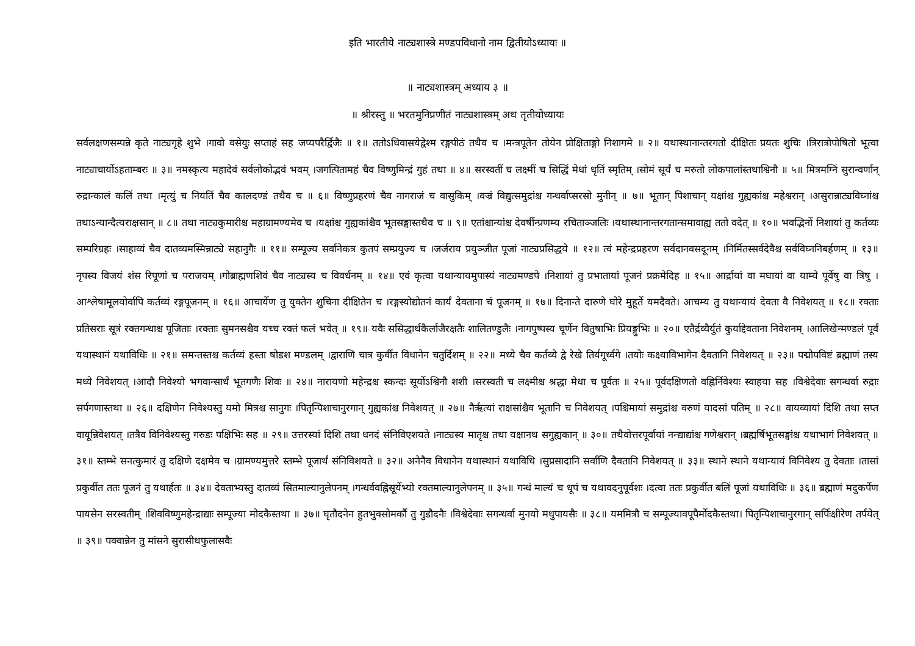इति भारतीये नाट्यशास्त्रे मण्डपविधानो नाम द्वितीयोऽध्यायः ॥
॥ नाट्यशास्त्रम् अध्याय ३ ॥
॥ श्रीरस्तु ॥ भरतमुनिप्रणीतं नाट्यशास्त्रम् अथ तृतीयोध्यायः
सर्वलक्षणसम्पन्ने कृते नाट्यगृहे शुभे ।गावो वसेयुः सप्ताहं सह जप्यपरैर्द्विजैः ॥ १॥ ततोऽधिवासयेद्वेश्म रङ्गपीठं तथैव च ।मन्त्रपूतेन तोयेन प्रोक्षिताङ्गो निशागमे ॥ २॥ यथास्थानान्तरगतो दीक्षितः प्रयतः शुचिः ।त्रिरात्रोपोषितो भूत्वा नाट्याचार्योऽहताम्बरः ॥ ३॥ नमस्कृत्य महादेवं सर्वलोकोद्भवं भवम् ।जगत्पितामहं चैव विष्णुमिन्द्रं गुहं तथा ॥ ४॥ सरस्वतीं च लक्ष्मीं च सिद्धिं मेधां धृतिं स्मृतिम् ।सोमं सूर्यं च मरुतो लोकपालांस्तथाश्विनौ ॥ ५॥ मित्रमग्निं सुरान्वर्णान् रुद्रान्कालं कलिं तथा ।मृत्युं च नियतिं चैव कालदण्डं तथैव च ॥ ६॥ विष्णुप्रहरणं चैव नागराजं च वासुकिम् ।वज्रं विद्युत्समुद्रांश्च गन्धर्वाप्सरसो मुनीन् ॥ ७॥ भूतान् पिशाचान् यक्षांश्च गुह्यकांश्च महेश्वरान् ।असुरान्नाट्यविघ्नांश्च तथाऽन्यान्दैत्यराक्षसान् ॥ ८॥ तथा नाट्यकुमारीश्च महाग्रामण्यमेव च ।यक्षांश्च गुह्यकांश्चैव भूतसङ्घास्तथैव च ॥ ९॥ एतांश्चान्यांश्च देवर्षीन्प्रणम्य रचिताञ्जलिः ।यथास्थानान्तरगतान्समावाह्य ततो वदेत् ॥ १०॥ भवद्भिर्नो निशायां तु कर्तव्यः सम्परिग्रहः ।साहाय्यं चैव दातव्यमस्मिन्नाट्ये सहानुगैः ॥ ११॥ सम्पूज्य सर्वानेकत्र कुतपं सम्प्रयुज्य च ।जर्जराय प्रयुञ्जीत पूजां नाट्यप्रसिद्धये ॥ १२॥ त्वं महेन्द्रप्रहरण सर्वदानवसदूनम् ।निर्मितस्सर्वदेवैश्च सर्वविघ्ननिबर्हणम् ॥ १३॥ नृपस्य विजयं शंस रिपूणां च पराजयम् ।गोब्राह्मणशिवं चैव नाट्यस्य च विवर्धनम् ॥ १४॥ एवं कृत्वा यथान्यायमुपास्यं नाट्यमण्डपे ।निशायां तु प्रभातायां पूजनं प्रक्रमेदिह ॥ १५॥ आर्द्रायां वा मघायां वा याम्ये पूर्वेषु वा त्रिषु ।आश्लेषामूलयोर्वापि कर्तव्यं रङ्गपूजनम् ॥ १६॥ आचार्येण तु युक्तेन शुचिना दीक्षितेन च ।रङ्गस्योद्योतनं कार्यं देवताना चं पूजनम् ॥ १७॥ दिनान्ते दारुणे घोरे मुहूर्ते यमदैवते। आचम्य तु यथान्यायं देवता वै निवेशयत् ॥ १८॥ रक्ताः प्रतिसराः सूत्रं रक्तगन्धाश्च पूजिताः ।रक्ताः सुमनसश्चैव यच्च रक्तं फलं भवेत् ॥ १९॥ यवैः ससिद्धार्थकैर्लाजैरक्षतैः शालितण्डुलैः ।नागपुष्पस्य चूर्णेन वितुषाभिः प्रियङ्गुभिः ॥ २०॥ एतैर्द्रव्यैर्युतं कुर्याद्देवताना निवेशनम् ।आलिखेन्मण्डलं पूर्वं यथास्थानं यथाविधिः ॥ २१॥ समन्तस्तश्च कर्तव्यं हस्ता षोडश मण्डलम् ।द्वाराणि चात्र कुर्वीत विधानेन चतुर्दिशम् ॥ २२॥ मध्ये चैव कर्तव्ये द्वे रेखे तिर्यगूर्ध्वगे ।तयोः कक्ष्याविभागेन दैवतानि निवेशयत् ॥ २३॥ पद्मोपविष्टं ब्रह्माणं तस्य मध्ये निवेशयत् ।आदौ निवेश्यो भगवान्सार्धं भूतगणैः शिवः ॥ २४॥ नारायणो महेन्द्रश्च स्कन्दः सूर्योऽश्विनौ शशी ।सरस्वती च लक्ष्मीश्च श्रद्धा मेधा च पूर्वतः ॥ २५॥ पूर्वदक्षिणतो वह्निर्निवेश्यः स्वाहया सह ।विश्वेदेवाः सगन्धर्वा रुद्राः सर्पगणास्तथा ॥ २६॥ दक्षिणेन निवेश्यस्तु यमो मित्रश्च सानुगः ।पितृन्पिशाचानुरगान् गुह्यकांश्च निवेशयत् ॥ २७॥ नैरृत्यां राक्षसांश्चैव भूतानि च निवेशयत् ।पश्चिमायां समुद्रांश्च वरुणं यादसां पतिम् ॥ २८॥ वायव्यायां दिशि तथा सप्त वायून्निवेशयत् ।तत्रैव विनिवेश्यस्तु गरुडः पक्षिभिः सह ॥ २९॥ उत्तरस्यां दिशि तथा धनदं संनिविएशयते ।नाट्यस्य मातृश्च तथा यक्षानथ सगुह्यकान् ॥ ३०॥ तथैवोत्तरपूर्वायां नन्द्याद्यांश्च गणेश्वरान् ।ब्रह्मर्षिभूतसङ्घांश्च यथाभागं निवेशयत् ॥ ३१॥ स्तम्भे सनत्कुमारं तु दक्षिणे दक्षमेव च ।ग्रामण्यमुत्तरे स्तम्भे पूजार्थं संनिविशयते ॥ ३२॥ अनेनैव विधानेन यथास्थानं यथाविधि ।सुप्रसादानि सर्वाणि दैवतानि निवेशयत् ॥ ३३॥ स्थाने स्थाने यथान्यायं विनिवेश्य तु देवताः ।तासां प्रकुर्वीत ततः पूजनं तु यथार्हतः ॥ ३४॥ देवताभ्यस्तु दातव्यं सितमाल्यानुलेपनम् ।गन्धर्ववह्निसूर्येभ्यो रक्तमाल्यानुलेपनम् ॥ ३५॥ गन्धं माल्यं च धूपं च यथावदनुपूर्वशः ।दत्वा ततः प्रकुर्वीत बलिं पूजां यथाविधिः ॥ ३६॥ ब्रह्माणं मदुकर्पेण पायसेन सरस्वतीम् ।शिवविष्णुमहेन्द्राद्याः सम्पूज्या मोदकैस्तथा ॥ ३७॥ घृतौदनेन हुतभुक्सोमर्कौ तु गुडौदनैः ।विश्वेदेवाः सगन्धर्वा मुनयो मधुपायसैः ॥ ३८॥ यममित्रौ च सम्पूज्यावपूपैर्मोदकैस्तथा। पितृन्पिशाचानुरगान् सर्पिःक्षीरेण तर्पयेत् ॥ ३९॥ पक्वान्नेन तु मांसने सुरासीथफुलासवैः